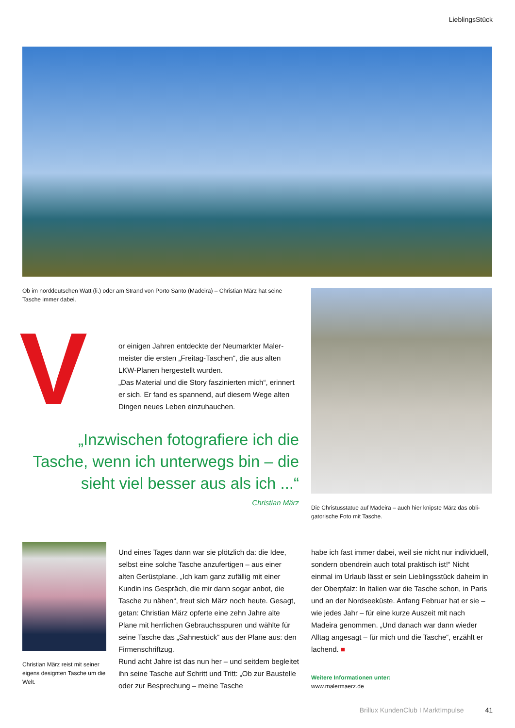LieblingsStück
Ob im norddeutschen Watt (li.) oder am Strand von Porto Santo (Madeira) – Christian März hat seine Tasche immer dabei.
V
or einigen Jahren entdeckte der Neumarkter Maler­meister die ersten „Freitag-Taschen“, die aus alten LKW-Planen hergestellt wurden.
„Das Material und die Story faszinierten mich“, erin­nert er sich. Er fand es spannend, auf diesem Wege alten Dingen neues Leben einzuhauchen.
„Inzwischen fotografiere ich die Tasche, wenn ich unterwegs bin – die sieht viel besser aus als ich ...“
Christian März
Die Christusstatue auf Madeira – auch hier knipste März das obli­gatorische Foto mit Tasche.
Christian März reist mit seiner eigens designten Tasche um die Welt.
Und eines Tages dann war sie plötzlich da: die Idee, selbst eine solche Tasche anzufertigen – aus einer alten Gerüstplane. „Ich kam ganz zufällig mit einer Kundin ins Gespräch, die mir dann sogar anbot, die Tasche zu nähen“, freut sich März noch heute. Gesagt, getan: Christian März opferte eine zehn Jahre alte Plane mit herrlichen Gebrauchsspuren und wählte für seine Tasche das „Sahnestück“ aus der Plane aus: den Firmenschriftzug.
Rund acht Jahre ist das nun her – und seitdem be­gleitet ihn seine Tasche auf Schritt und Tritt: „Ob zur Baustelle oder zur Besprechung – meine Tasche
habe ich fast immer dabei, weil sie nicht nur indivi­duell, sondern obendrein auch total praktisch ist!“ Nicht einmal im Urlaub lässt er sein Lieblingsstück daheim in der Oberpfalz: In Italien war die Tasche schon, in Paris und an der Nordseeküste. Anfang Februar hat er sie – wie jedes Jahr – für eine kurze Auszeit mit nach Madeira genommen. „Und danach war dann wieder Alltag angesagt – für mich und die Tasche“, erzählt er lachend. ■
Weitere Informationen unter:
www.malermaerz.de
Brillux KundenClub I MarktImpulse 41